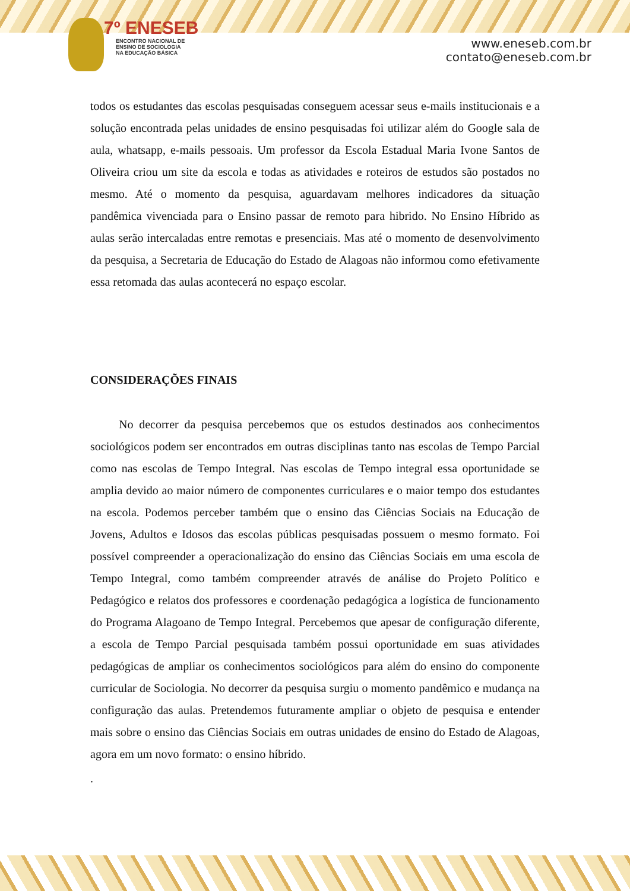7º ENESEB
ENCONTRO NACIONAL DE
ENSINO DE SOCIOLOGIA
NA EDUCAÇÃO BÁSICA
www.eneseb.com.br
contato@eneseb.com.br
todos os estudantes das escolas pesquisadas conseguem acessar seus e-mails institucionais e a solução encontrada pelas unidades de ensino pesquisadas foi utilizar além do Google sala de aula, whatsapp, e-mails pessoais. Um professor da Escola Estadual Maria Ivone Santos de Oliveira criou um site da escola e todas as atividades e roteiros de estudos são postados no mesmo. Até o momento da pesquisa, aguardavam melhores indicadores da situação pandêmica vivenciada para o Ensino passar de remoto para hibrido. No Ensino Híbrido as aulas serão intercaladas entre remotas e presenciais. Mas até o momento de desenvolvimento da pesquisa, a Secretaria de Educação do Estado de Alagoas não informou como efetivamente essa retomada das aulas acontecerá no espaço escolar.
CONSIDERAÇÕES FINAIS
No decorrer da pesquisa percebemos que os estudos destinados aos conhecimentos sociológicos podem ser encontrados em outras disciplinas tanto nas escolas de Tempo Parcial como nas escolas de Tempo Integral. Nas escolas de Tempo integral essa oportunidade se amplia devido ao maior número de componentes curriculares e o maior tempo dos estudantes na escola. Podemos perceber também que o ensino das Ciências Sociais na Educação de Jovens, Adultos e Idosos das escolas públicas pesquisadas possuem o mesmo formato. Foi possível compreender a operacionalização do ensino das Ciências Sociais em uma escola de Tempo Integral, como também compreender através de análise do Projeto Político e Pedagógico e relatos dos professores e coordenação pedagógica a logística de funcionamento do Programa Alagoano de Tempo Integral. Percebemos que apesar de configuração diferente, a escola de Tempo Parcial pesquisada também possui oportunidade em suas atividades pedagógicas de ampliar os conhecimentos sociológicos para além do ensino do componente curricular de Sociologia. No decorrer da pesquisa surgiu o momento pandêmico e mudança na configuração das aulas. Pretendemos futuramente ampliar o objeto de pesquisa e entender mais sobre o ensino das Ciências Sociais em outras unidades de ensino do Estado de Alagoas, agora em um novo formato: o ensino híbrido.
.